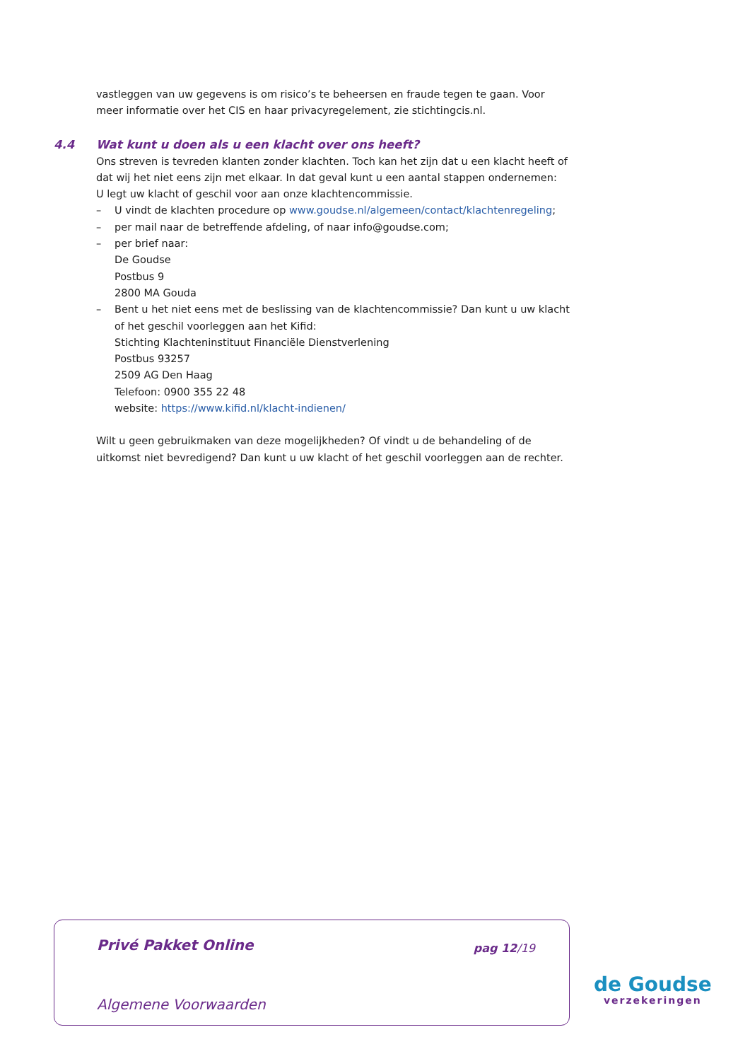vastleggen van uw gegevens is om risico’s te beheersen en fraude tegen te gaan. Voor meer informatie over het CIS en haar privacyregelement, zie stichtingcis.nl.
4.4 Wat kunt u doen als u een klacht over ons heeft?
Ons streven is tevreden klanten zonder klachten. Toch kan het zijn dat u een klacht heeft of dat wij het niet eens zijn met elkaar. In dat geval kunt u een aantal stappen ondernemen:
U legt uw klacht of geschil voor aan onze klachtencommissie.
– U vindt de klachten procedure op www.goudse.nl/algemeen/contact/klachtenregeling;
– per mail naar de betreffende afdeling, of naar info@goudse.com;
– per brief naar:
De Goudse
Postbus 9
2800 MA Gouda
– Bent u het niet eens met de beslissing van de klachtencommissie? Dan kunt u uw klacht of het geschil voorleggen aan het Kifid:
Stichting Klachteninstituut Financiële Dienstverlening
Postbus 93257
2509 AG Den Haag
Telefoon: 0900 355 22 48
website: https://www.kifid.nl/klacht-indienen/
Wilt u geen gebruikmaken van deze mogelijkheden? Of vindt u de behandeling of de uitkomst niet bevredigend? Dan kunt u uw klacht of het geschil voorleggen aan de rechter.
Privé Pakket Online pag 12/19
Algemene Voorwaarden
de Goudse
verzekeringen